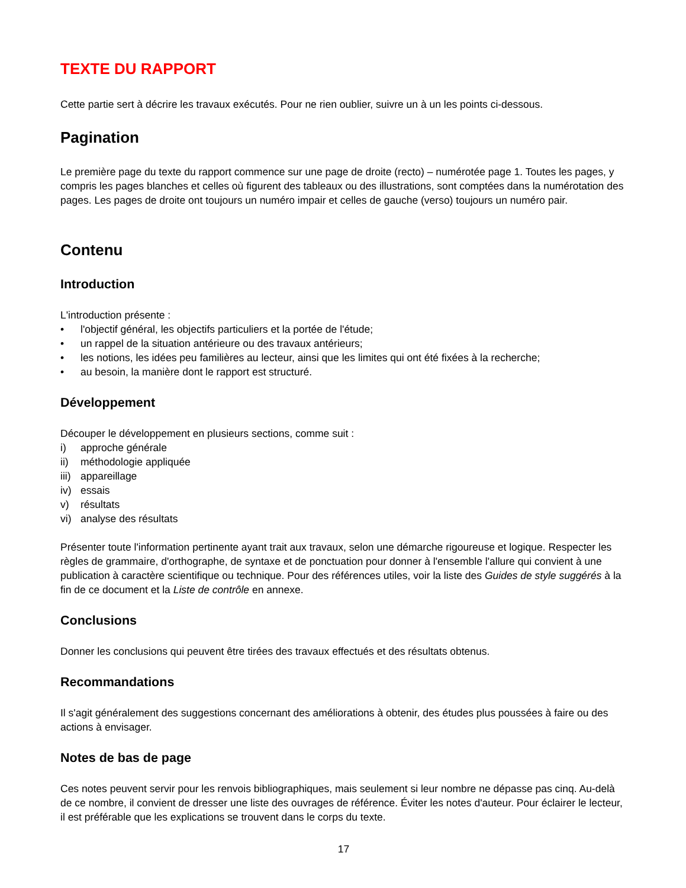TEXTE DU RAPPORT
Cette partie sert à décrire les travaux exécutés. Pour ne rien oublier, suivre un à un les points ci-dessous.
Pagination
Le première page du texte du rapport commence sur une page de droite (recto) – numérotée page 1. Toutes les pages, y compris les pages blanches et celles où figurent des tableaux ou des illustrations, sont comptées dans la numérotation des pages. Les pages de droite ont toujours un numéro impair et celles de gauche (verso) toujours un numéro pair.
Contenu
Introduction
L'introduction présente :
• l'objectif général, les objectifs particuliers et la portée de l'étude;
• un rappel de la situation antérieure ou des travaux antérieurs;
• les notions, les idées peu familières au lecteur, ainsi que les limites qui ont été fixées à la recherche;
• au besoin, la manière dont le rapport est structuré.
Développement
Découper le développement en plusieurs sections, comme suit :
i) approche générale
ii) méthodologie appliquée
iii) appareillage
iv) essais
v) résultats
vi) analyse des résultats
Présenter toute l'information pertinente ayant trait aux travaux, selon une démarche rigoureuse et logique. Respecter les règles de grammaire, d'orthographe, de syntaxe et de ponctuation pour donner à l'ensemble l'allure qui convient à une publication à caractère scientifique ou technique. Pour des références utiles, voir la liste des Guides de style suggérés à la fin de ce document et la Liste de contrôle en annexe.
Conclusions
Donner les conclusions qui peuvent être tirées des travaux effectués et des résultats obtenus.
Recommandations
Il s'agit généralement des suggestions concernant des améliorations à obtenir, des études plus poussées à faire ou des actions à envisager.
Notes de bas de page
Ces notes peuvent servir pour les renvois bibliographiques, mais seulement si leur nombre ne dépasse pas cinq. Au-delà de ce nombre, il convient de dresser une liste des ouvrages de référence. Éviter les notes d'auteur. Pour éclairer le lecteur, il est préférable que les explications se trouvent dans le corps du texte.
17